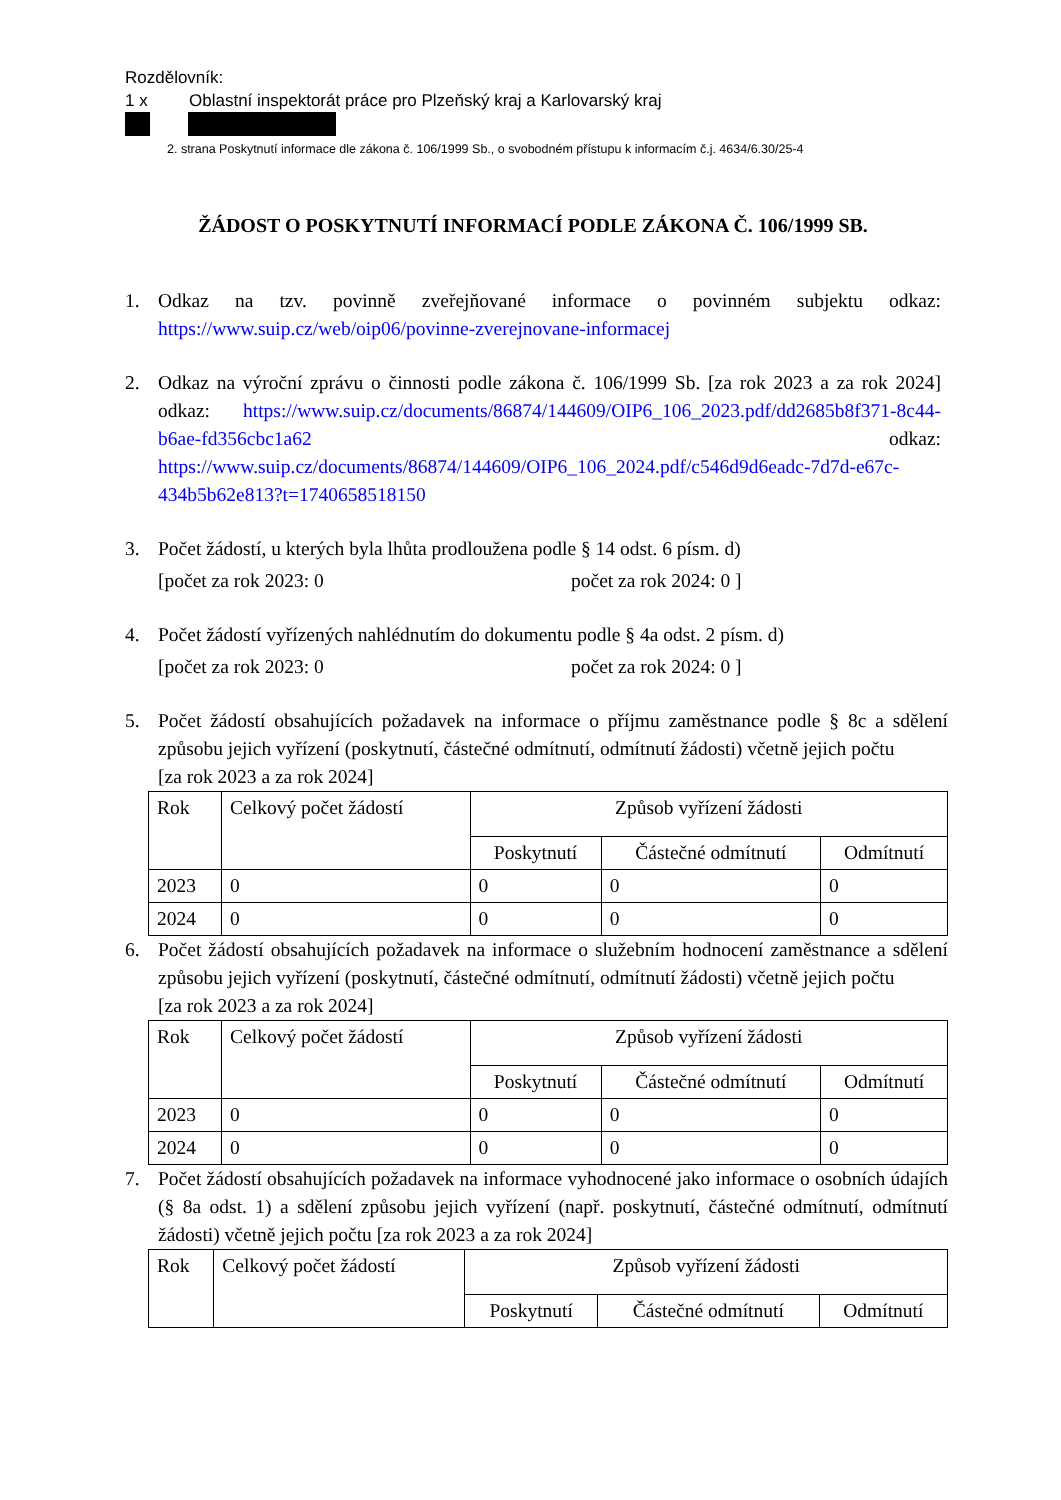Rozdělovník:
1 x Oblastní inspektorát práce pro Plzeňský kraj a Karlovarský kraj
2. strana Poskytnutí informace dle zákona č. 106/1999 Sb., o svobodném přístupu k informacím č.j. 4634/6.30/25-4
ŽÁDOST O POSKYTNUTÍ INFORMACÍ PODLE ZÁKONA Č. 106/1999 SB.
1. Odkaz na tzv. povinně zveřejňované informace o povinném subjektu odkaz: https://www.suip.cz/web/oip06/povinne-zverejnovane-informacej
2. Odkaz na výroční zprávu o činnosti podle zákona č. 106/1999 Sb. [za rok 2023 a za rok 2024] odkaz: https://www.suip.cz/documents/86874/144609/OIP6_106_2023.pdf/dd2685b8f371-8c44-b6ae-fd356cbc1a62 odkaz: https://www.suip.cz/documents/86874/144609/OIP6_106_2024.pdf/c546d9d6eadc-7d7d-e67c-434b5b62e813?t=1740658518150
3. Počet žádostí, u kterých byla lhůta prodloužena podle § 14 odst. 6 písm. d)
[počet za rok 2023: 0 počet za rok 2024: 0 ]
4. Počet žádostí vyřízených nahlédnutím do dokumentu podle § 4a odst. 2 písm. d)
[počet za rok 2023: 0 počet za rok 2024: 0 ]
5. Počet žádostí obsahujících požadavek na informace o příjmu zaměstnance podle § 8c a sdělení způsobu jejich vyřízení (poskytnutí, částečné odmítnutí, odmítnutí žádosti) včetně jejich počtu
[za rok 2023 a za rok 2024]
| Rok | Celkový počet žádostí | Způsob vyřízení žádosti | | |
| --- | --- | --- | --- | --- |
| | | Poskytnutí | Částečné odmítnutí | Odmítnutí |
| 2023 | 0 | 0 | 0 | 0 |
| 2024 | 0 | 0 | 0 | 0 |
6. Počet žádostí obsahujících požadavek na informace o služebním hodnocení zaměstnance a sdělení způsobu jejich vyřízení (poskytnutí, částečné odmítnutí, odmítnutí žádosti) včetně jejich počtu
[za rok 2023 a za rok 2024]
| Rok | Celkový počet žádostí | Způsob vyřízení žádosti | | |
| --- | --- | --- | --- | --- |
| | | Poskytnutí | Částečné odmítnutí | Odmítnutí |
| 2023 | 0 | 0 | 0 | 0 |
| 2024 | 0 | 0 | 0 | 0 |
7. Počet žádostí obsahujících požadavek na informace vyhodnocené jako informace o osobních údajích (§ 8a odst. 1) a sdělení způsobu jejich vyřízení (např. poskytnutí, částečné odmítnutí, odmítnutí žádosti) včetně jejich počtu [za rok 2023 a za rok 2024]
| Rok | Celkový počet žádostí | Způsob vyřízení žádosti | | |
| --- | --- | --- | --- | --- |
| | | Poskytnutí | Částečné odmítnutí | Odmítnutí |